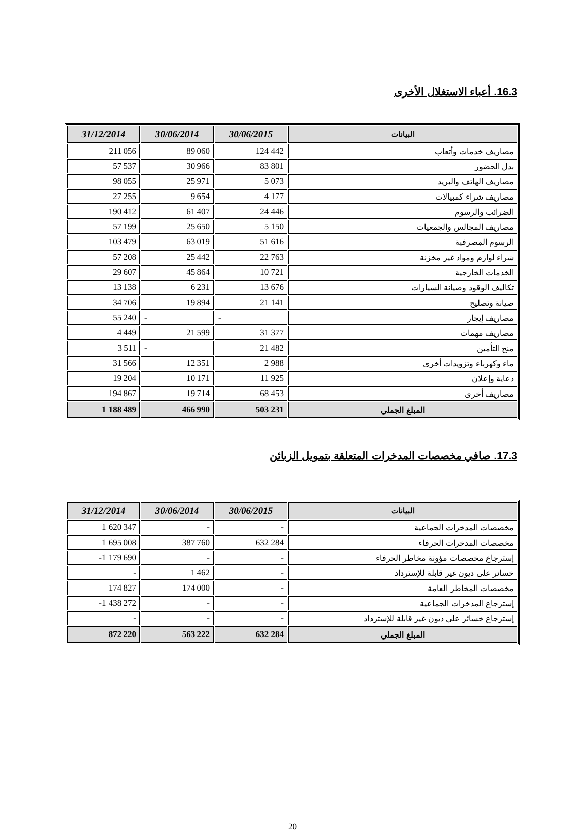16.3. أعباء الاستغلال الأخرى
| 31/12/2014 | 30/06/2014 | 30/06/2015 | البيانات |
| --- | --- | --- | --- |
| 211 056 | 89 060 | 124 442 | مصاريف خدمات وأتعاب |
| 57 537 | 30 966 | 83 801 | بدل الحضور |
| 98 055 | 25 971 | 5 073 | مصاريف الهاتف والبريد |
| 27 255 | 9 654 | 4 177 | مصاريف شراء كمبيالات |
| 190 412 | 61 407 | 24 446 | الضرائب والرسوم |
| 57 199 | 25 650 | 5 150 | مصاريف المجالس والجمعيات |
| 103 479 | 63 019 | 51 616 | الرسوم المصرفية |
| 57 208 | 25 442 | 22 763 | شراء لوازم ومواد غير مخزنة |
| 29 607 | 45 864 | 10 721 | الخدمات الخارجية |
| 13 138 | 6 231 | 13 676 | تكاليف الوقود وصيانة السيارات |
| 34 706 | 19 894 | 21 141 | صيانة وتصليح |
| 55 240 | - | - | مصاريف إيجار |
| 4 449 | 21 599 | 31 377 | مصاريف مهمات |
| 3 511 | - | 21 482 | منح التأمين |
| 31 566 | 12 351 | 2 988 | ماء وكهرباء وتزويدات أخرى |
| 19 204 | 10 171 | 11 925 | دعاية وإعلان |
| 194 867 | 19 714 | 68 453 | مصاريف أخرى |
| 1 188 489 | 466 990 | 503 231 | المبلغ الجملي |
17.3. صافي مخصصات المدخرات المتعلقة بتمويل الزبائن
| 31/12/2014 | 30/06/2014 | 30/06/2015 | البيانات |
| --- | --- | --- | --- |
| 1 620 347 | - | - | مخصصات المدخرات الجماعية |
| 1 695 008 | 387 760 | 632 284 | مخصصات المدخرات الحرفاء |
| -1 179 690 | - | - | إسترجاع مخصصات مؤونة مخاطر الحرفاء |
| - | 1 462 | - | خسائر على ديون غير قابلة للإسترداد |
| 174 827 | 174 000 | - | مخصصات المخاطر العامة |
| -1 438 272 | - | - | إسترجاع المدخرات الجماعية |
| - | - | - | إسترجاع خسائر على ديون غير قابلة للإسترداد |
| 872 220 | 563 222 | 632 284 | المبلغ الجملي |
20